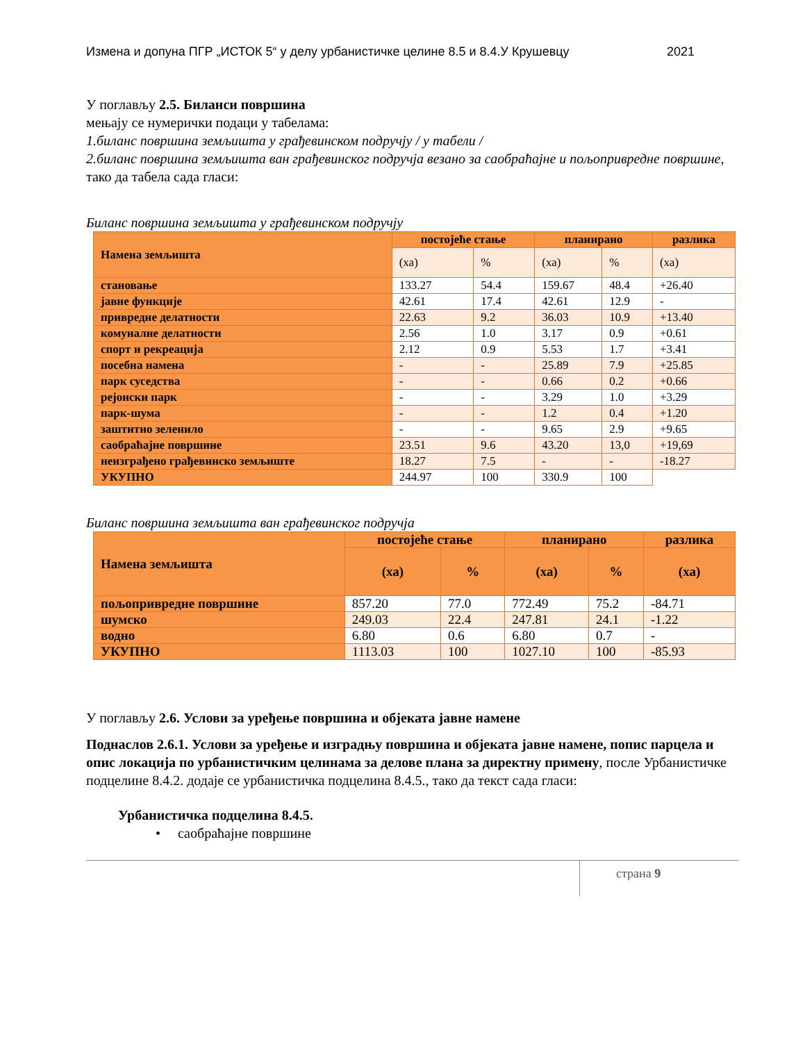Измена и допуна ПГР „ИСТОК 5“ у делу урбанистичке целине 8.5 и 8.4.У Крушевцу 2021
У поглављу 2.5. Биланси површина
мењају се нумерички подаци у табелама:
1.биланс површина земљишта у грађевинском подручју / у табели /
2.биланс површина земљишта ван грађевинског подручја везано за саобраћајне и пољопривредне површине, тако да табела сада гласи:
Биланс површина земљишта у грађевинском подручју
| Намена земљишта | постојеће стање | | планирано | | разлика |
| --- | --- | --- | --- | --- | --- |
| | (ха) | % | (ха) | % | (ха) |
| становање | 133.27 | 54.4 | 159.67 | 48.4 | +26.40 |
| јавне функције | 42.61 | 17.4 | 42.61 | 12.9 | - |
| привредне делатности | 22.63 | 9.2 | 36.03 | 10.9 | +13.40 |
| комуналне делатности | 2.56 | 1.0 | 3.17 | 0.9 | +0.61 |
| спорт и рекреација | 2.12 | 0.9 | 5.53 | 1.7 | +3.41 |
| посебна намена | - | - | 25.89 | 7.9 | +25.85 |
| парк суседства | - | - | 0.66 | 0.2 | +0.66 |
| рејонски парк | - | - | 3.29 | 1.0 | +3.29 |
| парк-шума | - | - | 1.2 | 0.4 | +1.20 |
| заштитно зеленило | - | - | 9.65 | 2.9 | +9.65 |
| саобраћајне површине | 23.51 | 9.6 | 43.20 | 13,0 | +19,69 |
| неизграђено грађевинско земљиште | 18.27 | 7.5 | - | - | -18.27 |
| УКУПНО | 244.97 | 100 | 330.9 | 100 | |
Биланс површина земљишта ван грађевинског подручја
| Намена земљишта | постојеће стање | | планирано | | разлика |
| --- | --- | --- | --- | --- | --- |
| | (ха) | % | (ха) | % | (ха) |
| пољопривредне површине | 857.20 | 77.0 | 772.49 | 75.2 | -84.71 |
| шумско | 249.03 | 22.4 | 247.81 | 24.1 | -1.22 |
| водно | 6.80 | 0.6 | 6.80 | 0.7 | - |
| УКУПНО | 1113.03 | 100 | 1027.10 | 100 | -85.93 |
У поглављу 2.6. Услови за уређење површина и објеката јавне намене
Поднаслов 2.6.1. Услови за уређење и изградњу површина и објеката јавне намене, попис парцела и опис локација по урбанистичким целинама за делове плана за директну примену, после Урбанистичке подцелине 8.4.2. додаје се урбанистичка подцелина 8.4.5., тако да текст сада гласи:
Урбанистичка подцелина 8.4.5.
• саобраћајне површине
страна 9